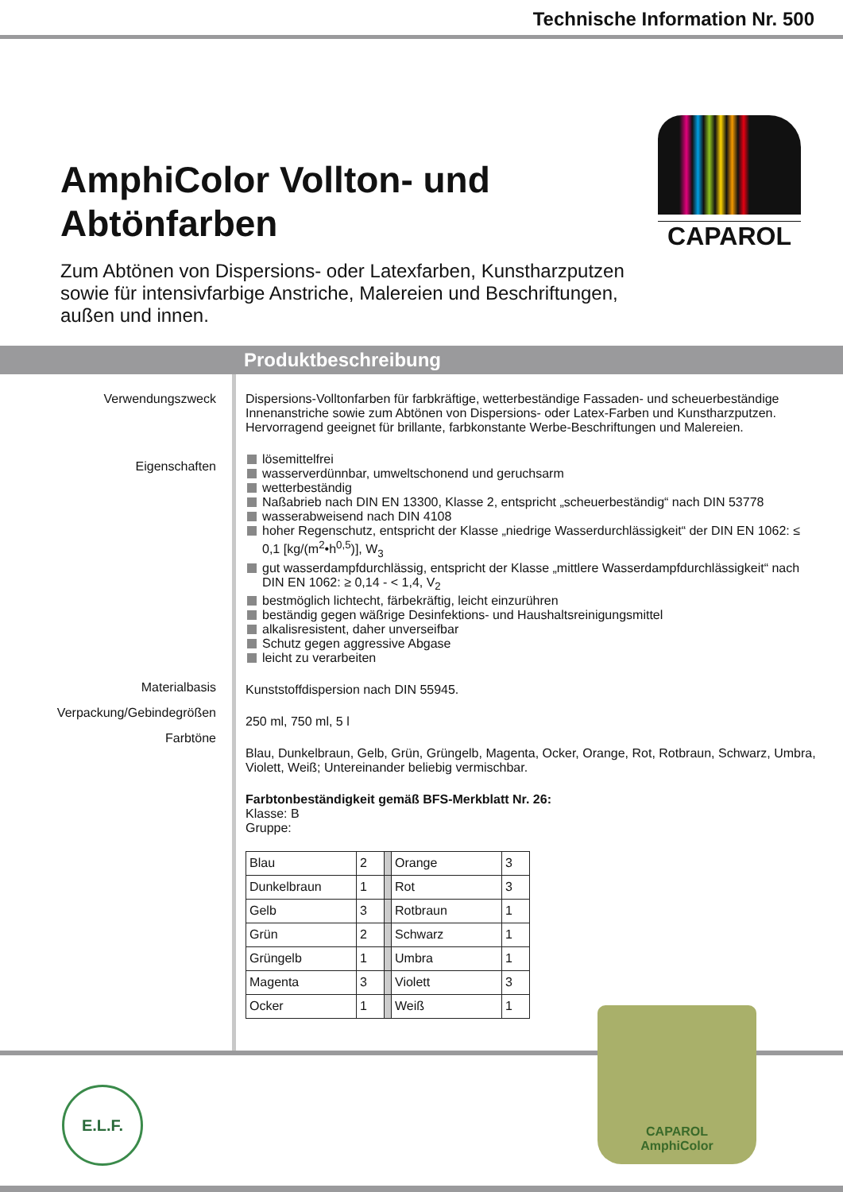Technische Information Nr. 500
CAPAROL
AmphiColor Vollton- und Abtönfarben
Zum Abtönen von Dispersions- oder Latexfarben, Kunstharzputzen sowie für intensivfarbige Anstriche, Malereien und Beschriftungen, außen und innen.
Produktbeschreibung
Verwendungszweck
Eigenschaften
Materialbasis
Verpackung/Gebindegrößen
Farbtöne
Dispersions-Volltonfarben für farbkräftige, wetterbeständige Fassaden- und scheuerbeständige Innenanstriche sowie zum Abtönen von Dispersions- oder Latex-Farben und Kunstharzputzen. Hervorragend geeignet für brillante, farbkonstante Werbe-Beschriftungen und Malereien.
lösemittelfrei
wasserverdünnbar, umweltschonend und geruchsarm
wetterbeständig
Naßabrieb nach DIN EN 13300, Klasse 2, entspricht „scheuerbeständig“ nach DIN 53778
wasserabweisend nach DIN 4108
hoher Regenschutz, entspricht der Klasse „niedrige Wasserdurchlässigkeit“ der DIN EN 1062: ≤ 0,1 [kg/(m<sup>2</sup>•h<sup>0,5</sup>)], W<sub>3</sub>
gut wasserdampfdurchlässig, entspricht der Klasse „mittlere Wasserdampfdurchlässigkeit“ nach DIN EN 1062: ≥ 0,14 - < 1,4, V<sub>2</sub>
bestmöglich lichtecht, färbekräftig, leicht einzurühren
beständig gegen wäßrige Desinfektions- und Haushaltsreinigungsmittel
alkalisresistent, daher unverseifbar
Schutz gegen aggressive Abgase
leicht zu verarbeiten
Kunststoffdispersion nach DIN 55945.
250 ml, 750 ml, 5 l
Blau, Dunkelbraun, Gelb, Grün, Grüngelb, Magenta, Ocker, Orange, Rot, Rotbraun, Schwarz, Umbra, Violett, Weiß; Untereinander beliebig vermischbar.
Farbtonbeständigkeit gemäß BFS-Merkblatt Nr. 26:
Klasse: B
Gruppe:
| Blau | 2 | | Orange | 3 |
| Dunkelbraun | 1 | | Rot | 3 |
| Gelb | 3 | | Rotbraun | 1 |
| Grün | 2 | | Schwarz | 1 |
| Grüngelb | 1 | | Umbra | 1 |
| Magenta | 3 | | Violett | 3 |
| Ocker | 1 | | Weiß | 1 |
E.L.F.
CAPAROL
AmphiColor